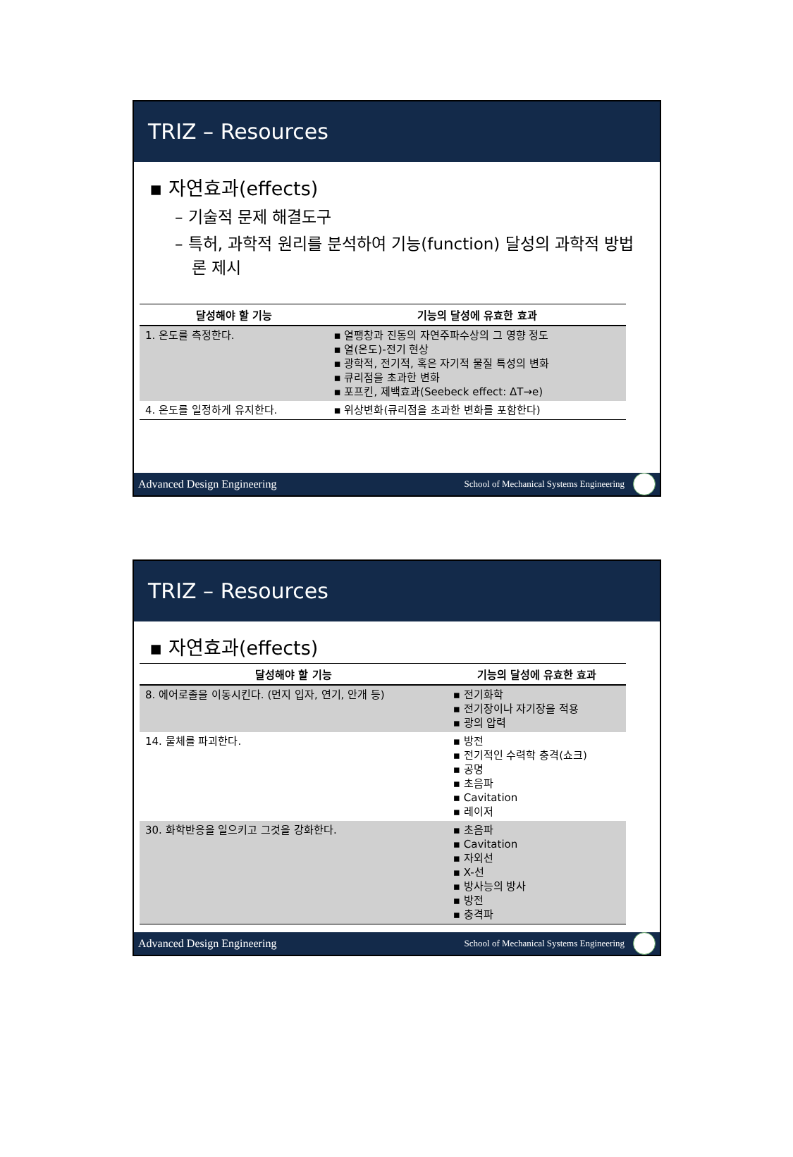TRIZ – Resources
▪ 자연효과(effects)
– 기술적 문제 해결도구
– 특허, 과학적 원리를 분석하여 기능(function) 달성의 과학적 방법론 제시
| 달성해야 할 기능 | 기능의 달성에 유효한 효과 |
| --- | --- |
| 1. 온도를 측정한다. | ▪ 열팽창과 진동의 자연주파수상의 그 영향 정도 ▪ 열(온도)-전기 현상 ▪ 광학적, 전기적, 혹은 자기적 물질 특성의 변화 ▪ 큐리점을 초과한 변화 ▪ 포프킨, 제백효과(Seebeck effect: ΔT→e) |
| 4. 온도를 일정하게 유지한다. | ▪ 위상변화(큐리점을 초과한 변화를 포함한다) |
Advanced Design Engineering School of Mechanical Systems Engineering
TRIZ – Resources
▪ 자연효과(effects)
| 달성해야 할 기능 | 기능의 달성에 유효한 효과 |
| --- | --- |
| 8. 에어로졸을 이동시킨다. (먼지 입자, 연기, 안개 등) | ▪ 전기화학 ▪ 전기장이나 자기장을 적용 ▪ 광의 압력 |
| 14. 물체를 파괴한다. | ▪ 방전 ▪ 전기적인 수력학 충격(쇼크) ▪ 공명 ▪ 초음파 ▪ Cavitation ▪ 레이저 |
| 30. 화학반응을 일으키고 그것을 강화한다. | ▪ 초음파 ▪ Cavitation ▪ 자외선 ▪ X-선 ▪ 방사능의 방사 ▪ 방전 ▪ 충격파 |
Advanced Design Engineering School of Mechanical Systems Engineering